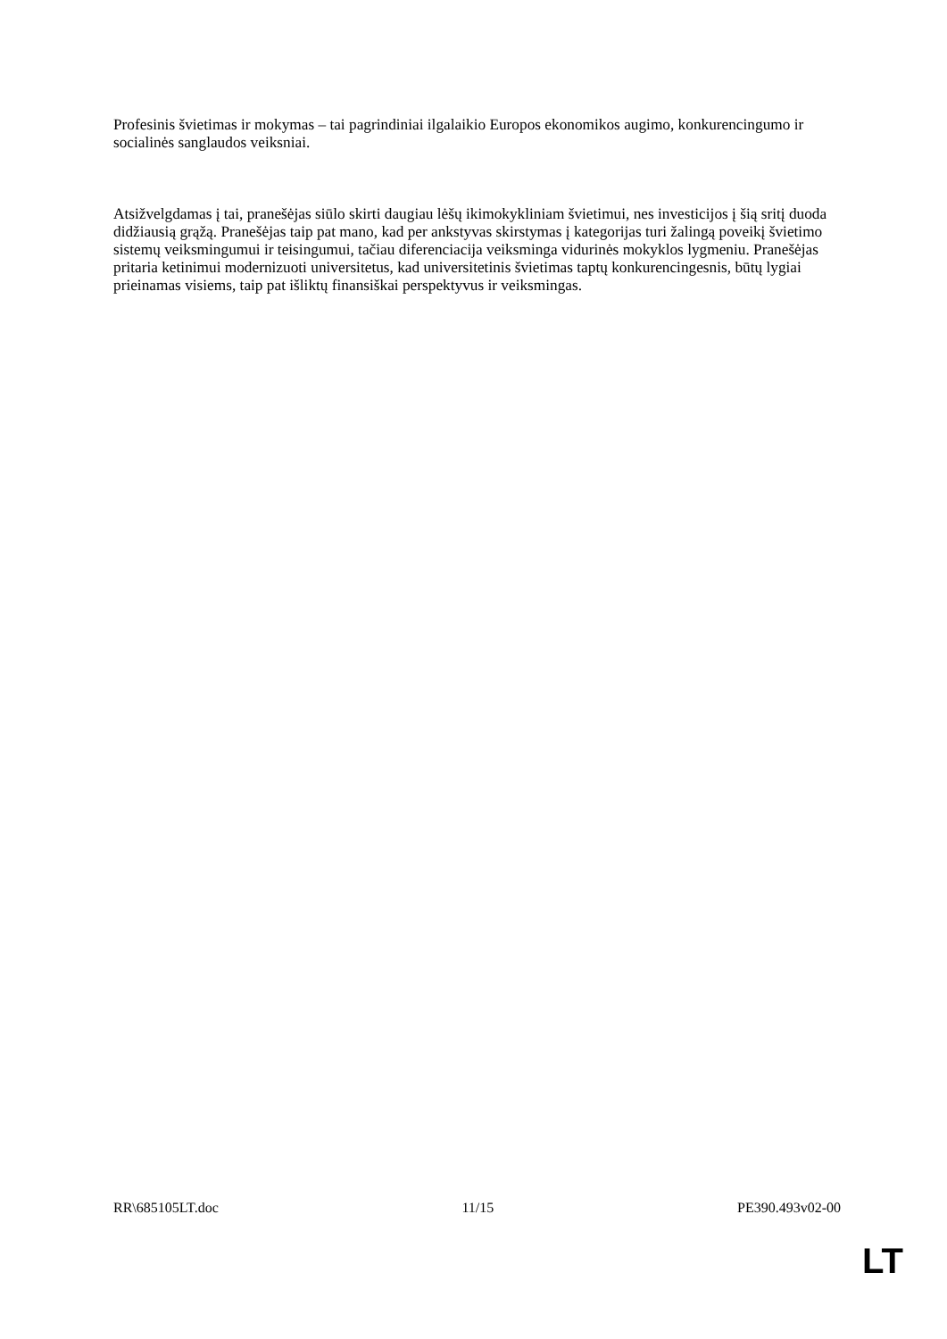Profesinis švietimas ir mokymas – tai pagrindiniai ilgalaikio Europos ekonomikos augimo, konkurencingumo ir socialinės sanglaudos veiksniai.
Atsižvelgdamas į tai, pranešėjas siūlo skirti daugiau lėšų ikimokykliniam švietimui, nes investicijos į šią sritį duoda didžiausią grąžą. Pranešėjas taip pat mano, kad per ankstyvas skirstymas į kategorijas turi žalingą poveikį švietimo sistemų veiksmingumui ir teisingumui, tačiau diferenciacija veiksminga vidurinės mokyklos lygmeniu. Pranešėjas pritaria ketinimui modernizuoti universitetus, kad universitetinis švietimas taptų konkurencingesnis, būtų lygiai prieinamas visiems, taip pat išliktų finansiškai perspektyvus ir veiksmingas.
RR\685105LT.doc 11/15 PE390.493v02-00
LT